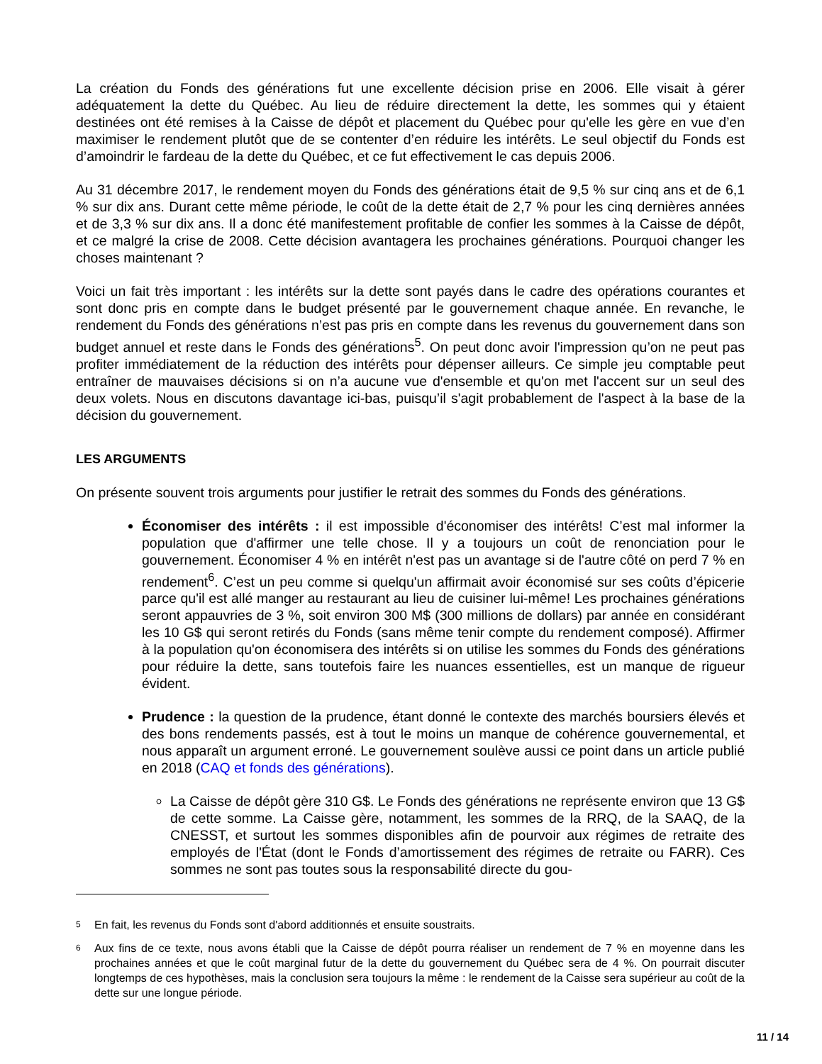La création du Fonds des générations fut une excellente décision prise en 2006. Elle visait à gérer adéquatement la dette du Québec. Au lieu de réduire directement la dette, les sommes qui y étaient destinées ont été remises à la Caisse de dépôt et placement du Québec pour qu'elle les gère en vue d’en maximiser le rendement plutôt que de se contenter d’en réduire les intérêts. Le seul objectif du Fonds est d’amoindrir le fardeau de la dette du Québec, et ce fut effectivement le cas depuis 2006.
Au 31 décembre 2017, le rendement moyen du Fonds des générations était de 9,5 % sur cinq ans et de 6,1 % sur dix ans. Durant cette même période, le coût de la dette était de 2,7 % pour les cinq dernières années et de 3,3 % sur dix ans. Il a donc été manifestement profitable de confier les sommes à la Caisse de dépôt, et ce malgré la crise de 2008. Cette décision avantagera les prochaines générations. Pourquoi changer les choses maintenant ?
Voici un fait très important : les intérêts sur la dette sont payés dans le cadre des opérations courantes et sont donc pris en compte dans le budget présenté par le gouvernement chaque année. En revanche, le rendement du Fonds des générations n’est pas pris en compte dans les revenus du gouvernement dans son budget annuel et reste dans le Fonds des générations<sup>5</sup>. On peut donc avoir l'impression qu’on ne peut pas profiter immédiatement de la réduction des intérêts pour dépenser ailleurs. Ce simple jeu comptable peut entraîner de mauvaises décisions si on n’a aucune vue d'ensemble et qu'on met l'accent sur un seul des deux volets. Nous en discutons davantage ici-bas, puisqu’il s'agit probablement de l'aspect à la base de la décision du gouvernement.
LES ARGUMENTS
On présente souvent trois arguments pour justifier le retrait des sommes du Fonds des générations.
Économiser des intérêts : il est impossible d'économiser des intérêts! C’est mal informer la population que d'affirmer une telle chose. Il y a toujours un coût de renonciation pour le gouvernement. Économiser 4 % en intérêt n'est pas un avantage si de l'autre côté on perd 7 % en rendement<sup>6</sup>. C’est un peu comme si quelqu'un affirmait avoir économisé sur ses coûts d’épicerie parce qu'il est allé manger au restaurant au lieu de cuisiner lui-même! Les prochaines générations seront appauvries de 3 %, soit environ 300 M$ (300 millions de dollars) par année en considérant les 10 G$ qui seront retirés du Fonds (sans même tenir compte du rendement composé). Affirmer à la population qu'on économisera des intérêts si on utilise les sommes du Fonds des générations pour réduire la dette, sans toutefois faire les nuances essentielles, est un manque de rigueur évident.
Prudence : la question de la prudence, étant donné le contexte des marchés boursiers élevés et des bons rendements passés, est à tout le moins un manque de cohérence gouvernemental, et nous apparaît un argument erroné. Le gouvernement soulève aussi ce point dans un article publié en 2018 (CAQ et fonds des générations).
La Caisse de dépôt gère 310 G$. Le Fonds des générations ne représente environ que 13 G$ de cette somme. La Caisse gère, notamment, les sommes de la RRQ, de la SAAQ, de la CNESST, et surtout les sommes disponibles afin de pourvoir aux régimes de retraite des employés de l'État (dont le Fonds d’amortissement des régimes de retraite ou FARR). Ces sommes ne sont pas toutes sous la responsabilité directe du gou-
5
En fait, les revenus du Fonds sont d'abord additionnés et ensuite soustraits.
6
Aux fins de ce texte, nous avons établi que la Caisse de dépôt pourra réaliser un rendement de 7 % en moyenne dans les prochaines années et que le coût marginal futur de la dette du gouvernement du Québec sera de 4 %. On pourrait discuter longtemps de ces hypothèses, mais la conclusion sera toujours la même : le rendement de la Caisse sera supérieur au coût de la dette sur une longue période.
11 / 14